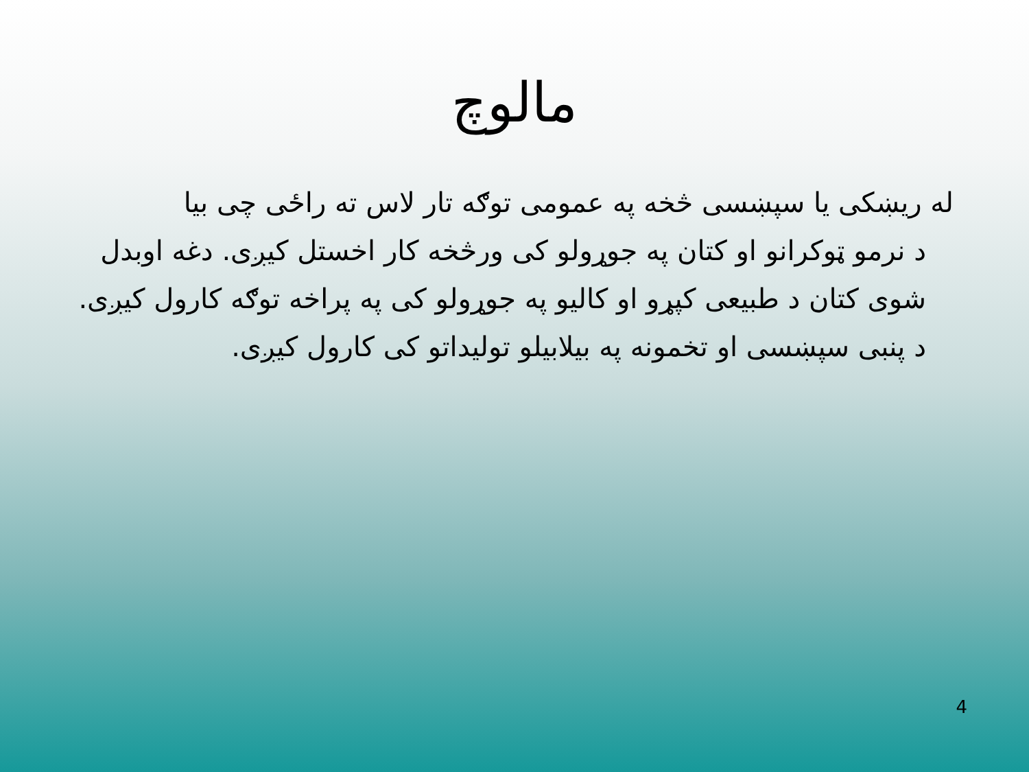مالوچ
له ریښکی یا سپښسی څخه په عمومی توګه تار لاس ته راځی چی بیا
د نرمو ټوکرانو او کتان په جوړولو کی ورڅخه کار اخستل کیږی. دغه اوبدل شوی کتان د طبیعی کپړو او کالیو په جوړولو کی په پراخه توګه کارول کیږی. د پنبی سپښسی او تخمونه په بیلابیلو تولیداتو کی کارول کیږی.
4